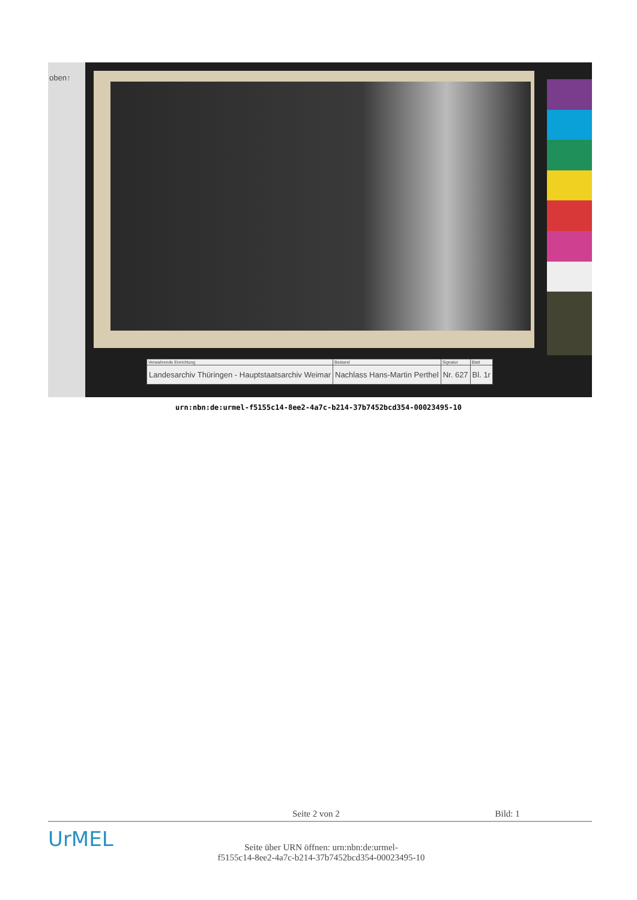oben↑
| Verwahrende Einrichtung | Bestand | Signatur | Blatt |
| --- | --- | --- | --- |
| Landesarchiv Thüringen - Hauptstaatsarchiv Weimar | Nachlass Hans-Martin Perthel | Nr. 627 | Bl. 1r |
urn:nbn:de:urmel-f5155c14-8ee2-4a7c-b214-37b7452bcd354-00023495-10
Seite 2 von 2 Bild: 1
UrMEL
Seite über URN öffnen: urn:nbn:de:urmel-
f5155c14-8ee2-4a7c-b214-37b7452bcd354-00023495-10